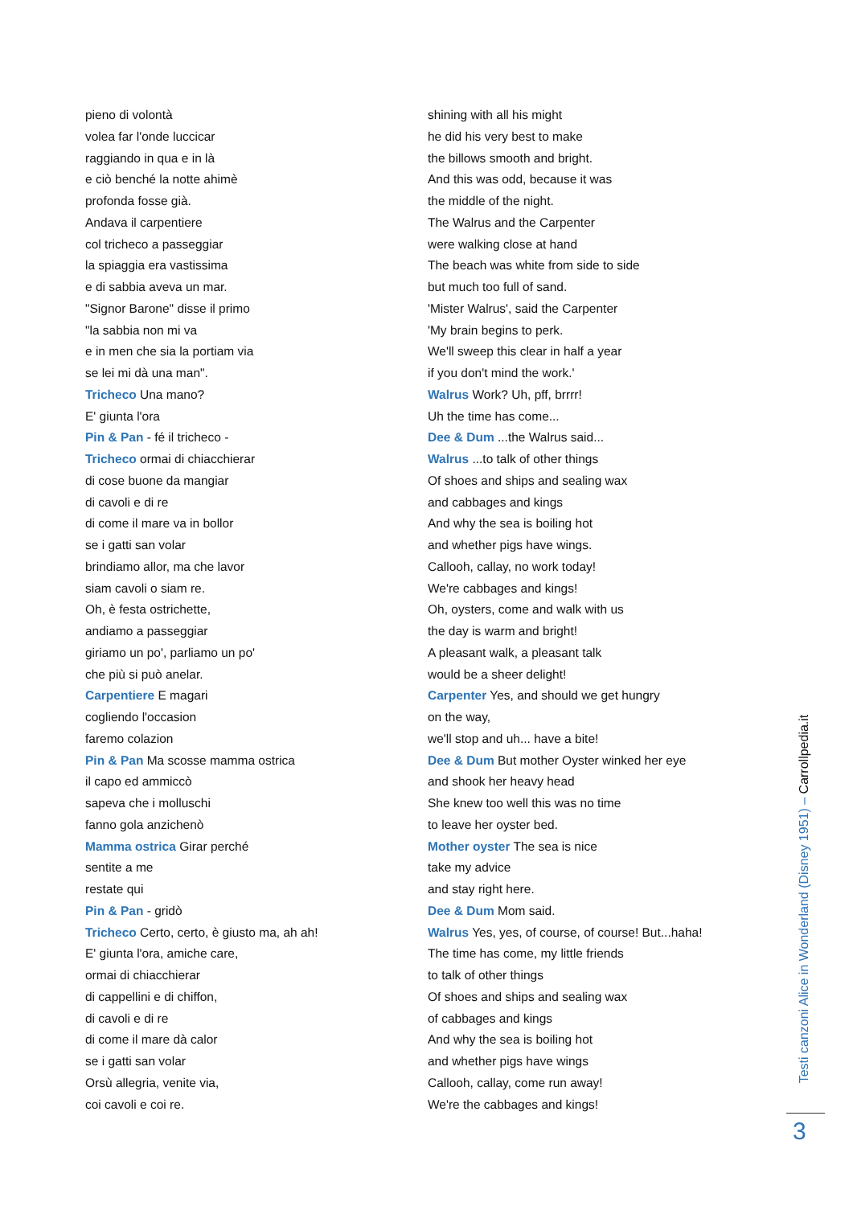pieno di volontà
volea far l'onde luccicar
raggiando in qua e in là
e ciò benché la notte ahimè
profonda fosse già.
Andava il carpentiere
col tricheco a passeggiar
la spiaggia era vastissima
e di sabbia aveva un mar.
"Signor Barone" disse il primo
"la sabbia non mi va
e in men che sia la portiam via
se lei mi dà una man".
Tricheco Una mano?
E' giunta l'ora
Pin & Pan - fé il tricheco -
Tricheco ormai di chiacchierar
di cose buone da mangiar
di cavoli e di re
di come il mare va in bollor
se i gatti san volar
brindiamo allor, ma che lavor
siam cavoli o siam re.
Oh, è festa ostrichette,
andiamo a passeggiar
giriamo un po', parliamo un po'
che più si può anelar.
Carpentiere E magari
cogliendo l'occasion
faremo colazion
Pin & Pan Ma scosse mamma ostrica
il capo ed ammiccò
sapeva che i molluschi
fanno gola anzichenò
Mamma ostrica Girar perché
sentite a me
restate qui
Pin & Pan - gridò
Tricheco Certo, certo, è giusto ma, ah ah!
E' giunta l'ora, amiche care,
ormai di chiacchierar
di cappellini e di chiffon,
di cavoli e di re
di come il mare dà calor
se i gatti san volar
Orsù allegria, venite via,
coi cavoli e coi re.
shining with all his might
he did his very best to make
the billows smooth and bright.
And this was odd, because it was
the middle of the night.
The Walrus and the Carpenter
were walking close at hand
The beach was white from side to side
but much too full of sand.
'Mister Walrus', said the Carpenter
'My brain begins to perk.
We'll sweep this clear in half a year
if you don't mind the work.'
Walrus Work? Uh, pff, brrrr!
Uh the time has come...
Dee & Dum ...the Walrus said...
Walrus ...to talk of other things
Of shoes and ships and sealing wax
and cabbages and kings
And why the sea is boiling hot
and whether pigs have wings.
Callooh, callay, no work today!
We're cabbages and kings!
Oh, oysters, come and walk with us
the day is warm and bright!
A pleasant walk, a pleasant talk
would be a sheer delight!
Carpenter Yes, and should we get hungry
on the way,
we'll stop and uh... have a bite!
Dee & Dum But mother Oyster winked her eye
and shook her heavy head
She knew too well this was no time
to leave her oyster bed.
Mother oyster The sea is nice
take my advice
and stay right here.
Dee & Dum Mom said.
Walrus Yes, yes, of course, of course! But...haha!
The time has come, my little friends
to talk of other things
Of shoes and ships and sealing wax
of cabbages and kings
And why the sea is boiling hot
and whether pigs have wings
Callooh, callay, come run away!
We're the cabbages and kings!
Testi canzoni Alice in Wonderland (Disney 1951) – Carrollpedia.it
3